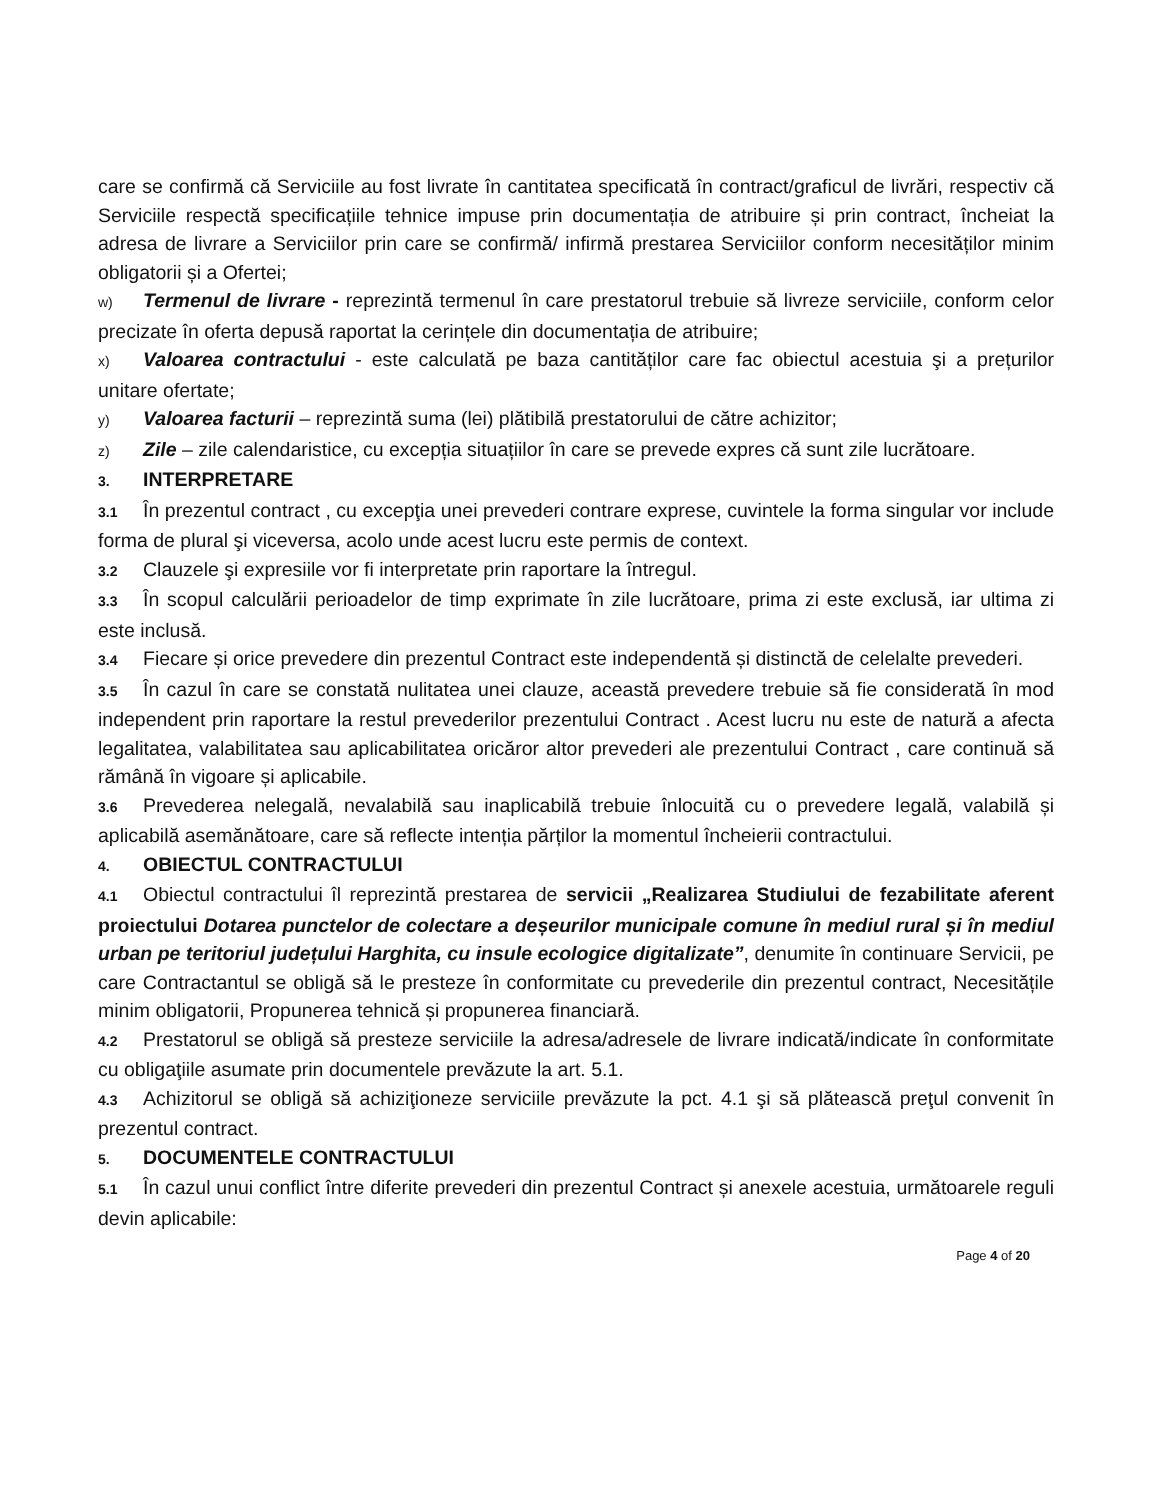care se confirmă că Serviciile au fost livrate în cantitatea specificată în contract/graficul de livrări, respectiv că Serviciile respectă specificațiile tehnice impuse prin documentația de atribuire și prin contract, încheiat la adresa de livrare a Serviciilor prin care se confirmă/ infirmă prestarea Serviciilor conform necesităților minim obligatorii și a Ofertei;
w) Termenul de livrare - reprezintă termenul în care prestatorul trebuie să livreze serviciile, conform celor precizate în oferta depusă raportat la cerințele din documentația de atribuire;
x) Valoarea contractului - este calculată pe baza cantităților care fac obiectul acestuia şi a prețurilor unitare ofertate;
y) Valoarea facturii – reprezintă suma (lei) plătibilă prestatorului de către achizitor;
z) Zile – zile calendaristice, cu excepția situațiilor în care se prevede expres că sunt zile lucrătoare.
3. INTERPRETARE
3.1 În prezentul contract , cu excepţia unei prevederi contrare exprese, cuvintele la forma singular vor include forma de plural şi viceversa, acolo unde acest lucru este permis de context.
3.2 Clauzele şi expresiile vor fi interpretate prin raportare la întregul.
3.3 În scopul calculării perioadelor de timp exprimate în zile lucrătoare, prima zi este exclusă, iar ultima zi este inclusă.
3.4 Fiecare și orice prevedere din prezentul Contract este independentă și distinctă de celelalte prevederi.
3.5 În cazul în care se constată nulitatea unei clauze, această prevedere trebuie să fie considerată în mod independent prin raportare la restul prevederilor prezentului Contract . Acest lucru nu este de natură a afecta legalitatea, valabilitatea sau aplicabilitatea oricăror altor prevederi ale prezentului Contract , care continuă să rămână în vigoare și aplicabile.
3.6 Prevederea nelegală, nevalabilă sau inaplicabilă trebuie înlocuită cu o prevedere legală, valabilă și aplicabilă asemănătoare, care să reflecte intenția părților la momentul încheierii contractului.
4. OBIECTUL CONTRACTULUI
4.1 Obiectul contractului îl reprezintă prestarea de servicii „Realizarea Studiului de fezabilitate aferent proiectului Dotarea punctelor de colectare a deșeurilor municipale comune în mediul rural și în mediul urban pe teritoriul județului Harghita, cu insule ecologice digitalizate”, denumite în continuare Servicii, pe care Contractantul se obligă să le presteze în conformitate cu prevederile din prezentul contract, Necesitățile minim obligatorii, Propunerea tehnică și propunerea financiară.
4.2 Prestatorul se obligă să presteze serviciile la adresa/adresele de livrare indicată/indicate în conformitate cu obligaţiile asumate prin documentele prevăzute la art. 5.1.
4.3 Achizitorul se obligă să achiziţioneze serviciile prevăzute la pct. 4.1 şi să plătească preţul convenit în prezentul contract.
5. DOCUMENTELE CONTRACTULUI
5.1 În cazul unui conflict între diferite prevederi din prezentul Contract și anexele acestuia, următoarele reguli devin aplicabile:
Page 4 of 20